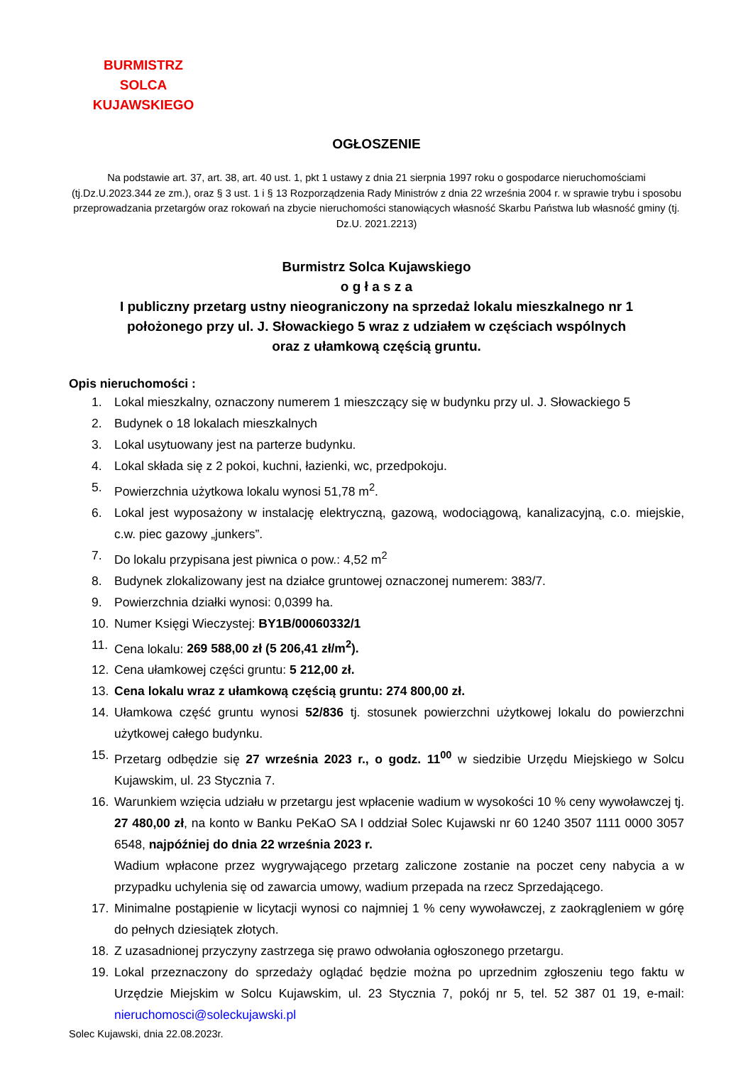BURMISTRZ
SOLCA KUJAWSKIEGO
OGŁOSZENIE
Na podstawie art. 37, art. 38, art. 40 ust. 1, pkt 1 ustawy z dnia 21 sierpnia 1997 roku o gospodarce nieruchomościami (tj.Dz.U.2023.344 ze zm.), oraz § 3 ust. 1 i § 13 Rozporządzenia Rady Ministrów z dnia 22 września 2004 r. w sprawie trybu i sposobu przeprowadzania przetargów oraz rokowań na zbycie nieruchomości stanowiących własność Skarbu Państwa lub własność gminy (tj. Dz.U. 2021.2213)
Burmistrz Solca Kujawskiego
o g ł a s z a
I publiczny przetarg ustny nieograniczony na sprzedaż lokalu mieszkalnego nr 1
położonego przy ul. J. Słowackiego 5 wraz z udziałem w częściach wspólnych
oraz z ułamkową częścią gruntu.
Opis nieruchomości :
1. Lokal mieszkalny, oznaczony numerem 1 mieszczący się w budynku przy ul. J. Słowackiego 5
2. Budynek o 18 lokalach mieszkalnych
3. Lokal usytuowany jest na parterze budynku.
4. Lokal składa się z 2 pokoi, kuchni, łazienki, wc, przedpokoju.
5. Powierzchnia użytkowa lokalu wynosi 51,78 m<sup>2</sup>.
6. Lokal jest wyposażony w instalację elektryczną, gazową, wodociągową, kanalizacyjną, c.o. miejskie, c.w. piec gazowy „junkers”.
7. Do lokalu przypisana jest piwnica o pow.: 4,52 m<sup>2</sup>
8. Budynek zlokalizowany jest na działce gruntowej oznaczonej numerem: 383/7.
9. Powierzchnia działki wynosi: 0,0399 ha.
10. Numer Księgi Wieczystej: BY1B/00060332/1
11. Cena lokalu: 269 588,00 zł (5 206,41 zł/m<sup>2</sup>).
12. Cena ułamkowej części gruntu: 5 212,00 zł.
13. Cena lokalu wraz z ułamkową częścią gruntu: 274 800,00 zł.
14. Ułamkowa część gruntu wynosi 52/836 tj. stosunek powierzchni użytkowej lokalu do powierzchni użytkowej całego budynku.
15. Przetarg odbędzie się 27 września 2023 r., o godz. 11<sup>00</sup> w siedzibie Urzędu Miejskiego w Solcu Kujawskim, ul. 23 Stycznia 7.
16. Warunkiem wzięcia udziału w przetargu jest wpłacenie wadium w wysokości 10 % ceny wywoławczej tj. 27 480,00 zł, na konto w Banku PeKaO SA I oddział Solec Kujawski nr 60 1240 3507 1111 0000 3057 6548, najpóźniej do dnia 22 września 2023 r.
Wadium wpłacone przez wygrywającego przetarg zaliczone zostanie na poczet ceny nabycia a w przypadku uchylenia się od zawarcia umowy, wadium przepada na rzecz Sprzedającego.
17. Minimalne postąpienie w licytacji wynosi co najmniej 1 % ceny wywoławczej, z zaokrągleniem w górę do pełnych dziesiątek złotych.
18. Z uzasadnionej przyczyny zastrzega się prawo odwołania ogłoszonego przetargu.
19. Lokal przeznaczony do sprzedaży oglądać będzie można po uprzednim zgłoszeniu tego faktu w Urzędzie Miejskim w Solcu Kujawskim, ul. 23 Stycznia 7, pokój nr 5, tel. 52 387 01 19, e-mail: nieruchomosci@soleckujawski.pl
Solec Kujawski, dnia 22.08.2023r.